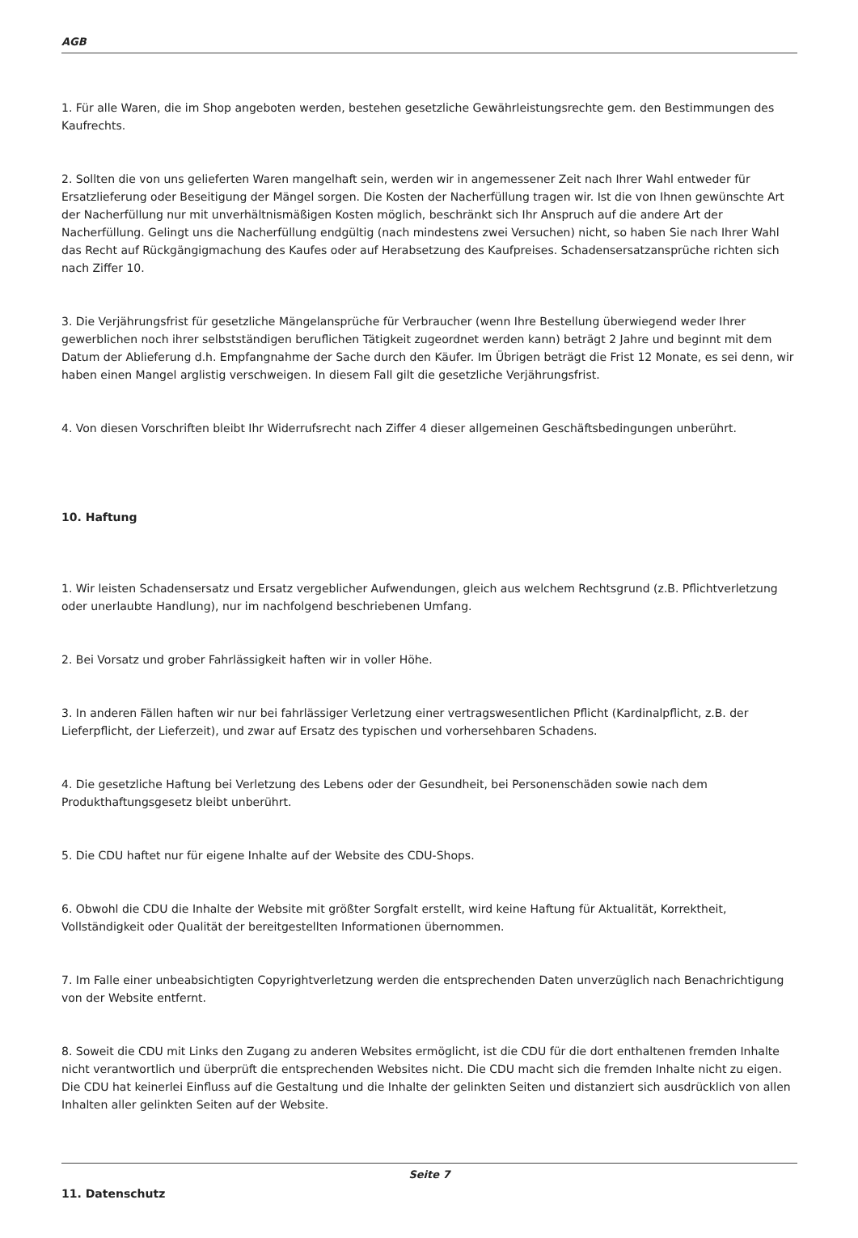AGB
1. Für alle Waren, die im Shop angeboten werden, bestehen gesetzliche Gewährleistungsrechte gem. den Bestimmungen des Kaufrechts.
2. Sollten die von uns gelieferten Waren mangelhaft sein, werden wir in angemessener Zeit nach Ihrer Wahl entweder für Ersatzlieferung oder Beseitigung der Mängel sorgen. Die Kosten der Nacherfüllung tragen wir. Ist die von Ihnen gewünschte Art der Nacherfüllung nur mit unverhältnismäßigen Kosten möglich, beschränkt sich Ihr Anspruch auf die andere Art der Nacherfüllung. Gelingt uns die Nacherfüllung endgültig (nach mindestens zwei Versuchen) nicht, so haben Sie nach Ihrer Wahl das Recht auf Rückgängigmachung des Kaufes oder auf Herabsetzung des Kaufpreises. Schadensersatzansprüche richten sich nach Ziffer 10.
3. Die Verjährungsfrist für gesetzliche Mängelansprüche für Verbraucher (wenn Ihre Bestellung überwiegend weder Ihrer gewerblichen noch ihrer selbstständigen beruflichen Tätigkeit zugeordnet werden kann) beträgt 2 Jahre und beginnt mit dem Datum der Ablieferung d.h. Empfangnahme der Sache durch den Käufer. Im Übrigen beträgt die Frist 12 Monate, es sei denn, wir haben einen Mangel arglistig verschweigen. In diesem Fall gilt die gesetzliche Verjährungsfrist.
4. Von diesen Vorschriften bleibt Ihr Widerrufsrecht nach Ziffer 4 dieser allgemeinen Geschäftsbedingungen unberührt.
10. Haftung
1. Wir leisten Schadensersatz und Ersatz vergeblicher Aufwendungen, gleich aus welchem Rechtsgrund (z.B. Pflichtverletzung oder unerlaubte Handlung), nur im nachfolgend beschriebenen Umfang.
2. Bei Vorsatz und grober Fahrlässigkeit haften wir in voller Höhe.
3. In anderen Fällen haften wir nur bei fahrlässiger Verletzung einer vertragswesentlichen Pflicht (Kardinalpflicht, z.B. der Lieferpflicht, der Lieferzeit), und zwar auf Ersatz des typischen und vorhersehbaren Schadens.
4. Die gesetzliche Haftung bei Verletzung des Lebens oder der Gesundheit, bei Personenschäden sowie nach dem Produkthaftungsgesetz bleibt unberührt.
5. Die CDU haftet nur für eigene Inhalte auf der Website des CDU-Shops.
6. Obwohl die CDU die Inhalte der Website mit größter Sorgfalt erstellt, wird keine Haftung für Aktualität, Korrektheit, Vollständigkeit oder Qualität der bereitgestellten Informationen übernommen.
7. Im Falle einer unbeabsichtigten Copyrightverletzung werden die entsprechenden Daten unverzüglich nach Benachrichtigung von der Website entfernt.
8. Soweit die CDU mit Links den Zugang zu anderen Websites ermöglicht, ist die CDU für die dort enthaltenen fremden Inhalte nicht verantwortlich und überprüft die entsprechenden Websites nicht. Die CDU macht sich die fremden Inhalte nicht zu eigen. Die CDU hat keinerlei Einfluss auf die Gestaltung und die Inhalte der gelinkten Seiten und distanziert sich ausdrücklich von allen Inhalten aller gelinkten Seiten auf der Website.
11. Datenschutz
Seite 7